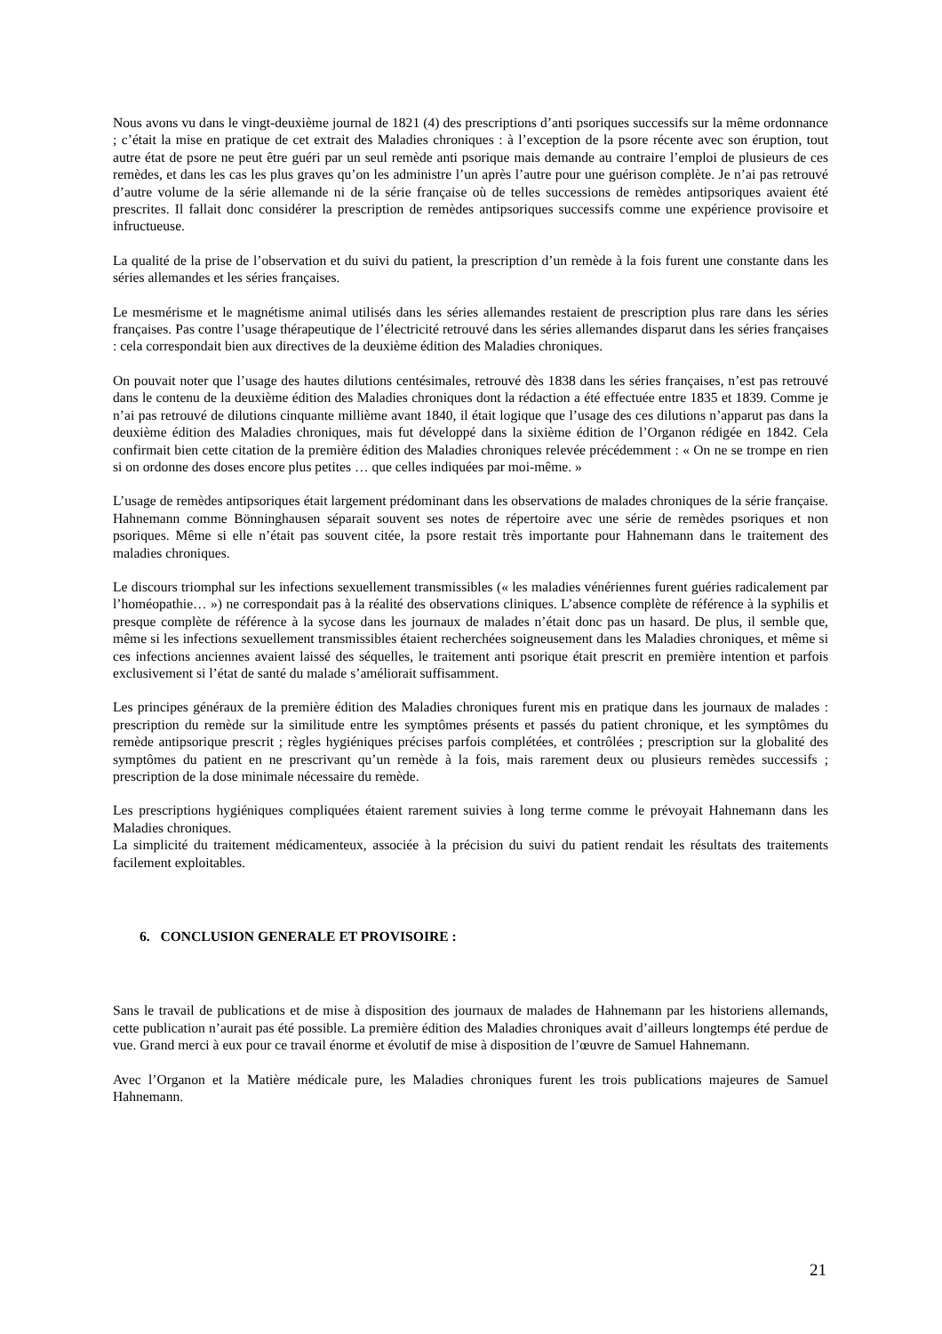Nous avons vu dans le vingt-deuxième journal de 1821 (4) des prescriptions d’anti psoriques successifs sur la même ordonnance ; c’était la mise en pratique de cet extrait des Maladies chroniques : à l’exception de la psore récente avec son éruption, tout autre état de psore ne peut être guéri par un seul remède anti psorique mais demande au contraire l’emploi de plusieurs de ces remèdes, et dans les cas les plus graves qu’on les administre l’un après l’autre pour une guérison complète. Je n’ai pas retrouvé d’autre volume de la série allemande ni de la série française où de telles successions de remèdes antipsoriques avaient été prescrites. Il fallait donc considérer la prescription de remèdes antipsoriques successifs comme une expérience provisoire et infructueuse.
La qualité de la prise de l’observation et du suivi du patient, la prescription d’un remède à la fois furent une constante dans les séries allemandes et les séries françaises.
Le mesmérisme et le magnétisme animal utilisés dans les séries allemandes restaient de prescription plus rare dans les séries françaises. Pas contre l’usage thérapeutique de l’électricité retrouvé dans les séries allemandes disparut dans les séries françaises : cela correspondait bien aux directives de la deuxième édition des Maladies chroniques.
On pouvait noter que l’usage des hautes dilutions centésimales, retrouvé dès 1838 dans les séries françaises, n’est pas retrouvé dans le contenu de la deuxième édition des Maladies chroniques dont la rédaction a été effectuée entre 1835 et 1839. Comme je n’ai pas retrouvé de dilutions cinquante millième avant 1840, il était logique que l’usage des ces dilutions n’apparut pas dans la deuxième édition des Maladies chroniques, mais fut développé dans la sixième édition de l’Organon rédigée en 1842. Cela confirmait bien cette citation de la première édition des Maladies chroniques relevée précédemment : « On ne se trompe en rien si on ordonne des doses encore plus petites … que celles indiquées par moi-même. »
L’usage de remèdes antipsoriques était largement prédominant dans les observations de malades chroniques de la série française. Hahnemann comme Bönninghausen séparait souvent ses notes de répertoire avec une série de remèdes psoriques et non psoriques. Même si elle n’était pas souvent citée, la psore restait très importante pour Hahnemann dans le traitement des maladies chroniques.
Le discours triomphal sur les infections sexuellement transmissibles (« les maladies vénériennes furent guéries radicalement par l’homéopathie… ») ne correspondait pas à la réalité des observations cliniques. L’absence complète de référence à la syphilis et presque complète de référence à la sycose dans les journaux de malades n’était donc pas un hasard. De plus, il semble que, même si les infections sexuellement transmissibles étaient recherchées soigneusement dans les Maladies chroniques, et même si ces infections anciennes avaient laissé des séquelles, le traitement anti psorique était prescrit en première intention et parfois exclusivement si l’état de santé du malade s’améliorait suffisamment.
Les principes généraux de la première édition des Maladies chroniques furent mis en pratique dans les journaux de malades : prescription du remède sur la similitude entre les symptômes présents et passés du patient chronique, et les symptômes du remède antipsorique prescrit ; règles hygiéniques précises parfois complétées, et contrôlées ; prescription sur la globalité des symptômes du patient en ne prescrivant qu’un remède à la fois, mais rarement deux ou plusieurs remèdes successifs ; prescription de la dose minimale nécessaire du remède.
Les prescriptions hygiéniques compliquées étaient rarement suivies à long terme comme le prévoyait Hahnemann dans les Maladies chroniques.
La simplicité du traitement médicamenteux, associée à la précision du suivi du patient rendait les résultats des traitements facilement exploitables.
6. CONCLUSION GENERALE ET PROVISOIRE :
Sans le travail de publications et de mise à disposition des journaux de malades de Hahnemann par les historiens allemands, cette publication n’aurait pas été possible. La première édition des Maladies chroniques avait d’ailleurs longtemps été perdue de vue. Grand merci à eux pour ce travail énorme et évolutif de mise à disposition de l’œuvre de Samuel Hahnemann.
Avec l’Organon et la Matière médicale pure, les Maladies chroniques furent les trois publications majeures de Samuel Hahnemann.
21